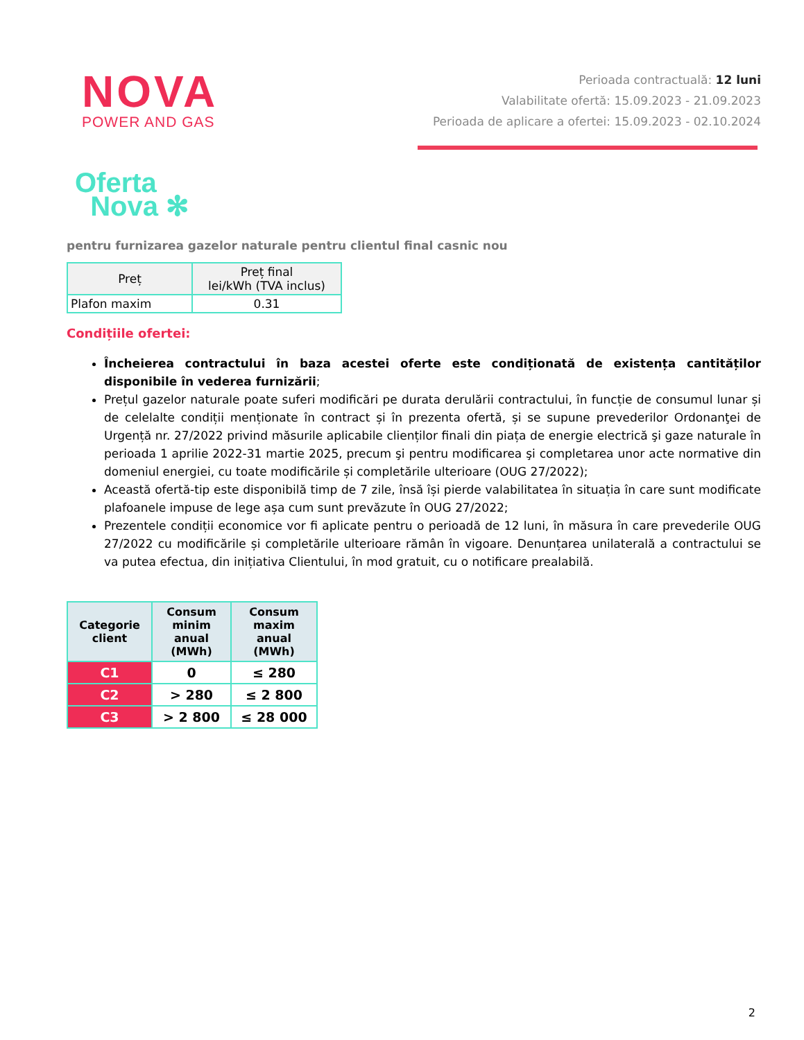NOVA
POWER AND GAS
Perioada contractuală: 12 luni
Valabilitate ofertă: 15.09.2023 - 21.09.2023
Perioada de aplicare a ofertei: 15.09.2023 - 02.10.2024
Oferta
Nova ✻
pentru furnizarea gazelor naturale pentru clientul final casnic nou
| Preț | Preț final lei/kWh (TVA inclus) |
| --- | --- |
| Plafon maxim | 0.31 |
Condițiile ofertei:
Încheierea contractului în baza acestei oferte este condiționată de existența cantităților disponibile în vederea furnizării;
Prețul gazelor naturale poate suferi modificări pe durata derulării contractului, în funcție de consumul lunar și de celelalte condiții menționate în contract și în prezenta ofertă, și se supune prevederilor Ordonanţei de Urgență nr. 27/2022 privind măsurile aplicabile clienților finali din piața de energie electrică şi gaze naturale în perioada 1 aprilie 2022-31 martie 2025, precum şi pentru modificarea şi completarea unor acte normative din domeniul energiei, cu toate modificările și completările ulterioare (OUG 27/2022);
Această ofertă-tip este disponibilă timp de 7 zile, însă își pierde valabilitatea în situația în care sunt modificate plafoanele impuse de lege așa cum sunt prevăzute în OUG 27/2022;
Prezentele condiții economice vor fi aplicate pentru o perioadă de 12 luni, în măsura în care prevederile OUG 27/2022 cu modificările și completările ulterioare rămân în vigoare. Denunțarea unilaterală a contractului se va putea efectua, din inițiativa Clientului, în mod gratuit, cu o notificare prealabilă.
| Categorie client | Consum minim anual (MWh) | Consum maxim anual (MWh) |
| --- | --- | --- |
| C1 | 0 | ≤ 280 |
| C2 | > 280 | ≤ 2 800 |
| C3 | > 2 800 | ≤ 28 000 |
2